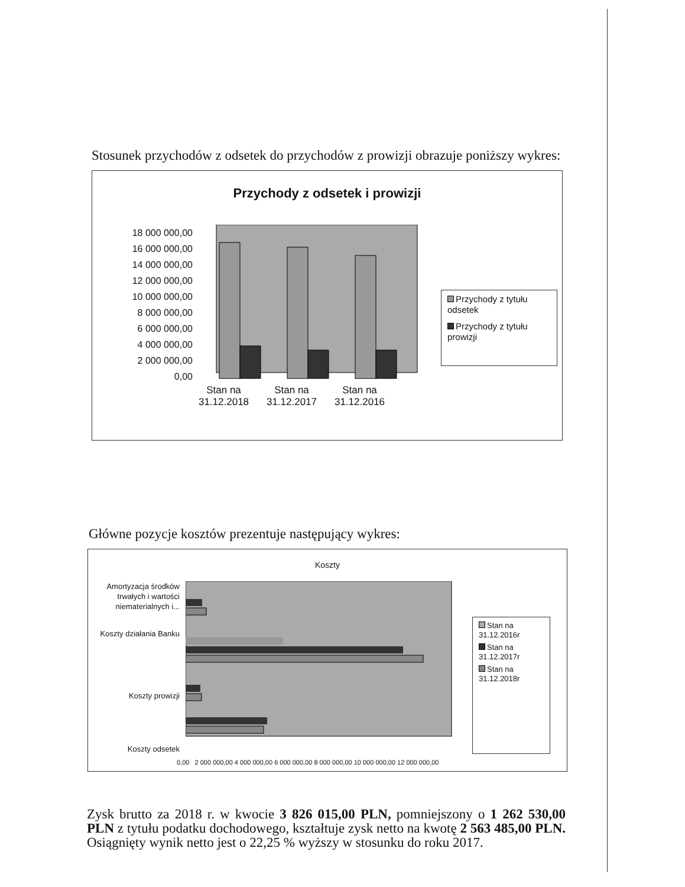Stosunek przychodów z odsetek do przychodów z prowizji obrazuje poniższy wykres:
Przychody z odsetek i prowizji
18 000 000,00
16 000 000,00
14 000 000,00
12 000 000,00
10 000 000,00
8 000 000,00
6 000 000,00
4 000 000,00
2 000 000,00
0,00
Przychody z tytułu odsetek
Przychody z tytułu prowizji
Stan na 31.12.2018
Stan na 31.12.2017
Stan na 31.12.2016
Główne pozycje kosztów prezentuje następujący wykres:
Koszty
Amortyzacja środków trwałych i wartości niematerialnych i...
Koszty działania Banku
Koszty prowizji
Koszty odsetek
Stan na 31.12.2016r
Stan na 31.12.2017r
Stan na 31.12.2018r
0,00 2 000 000,00 4 000 000,00 6 000 000,00 8 000 000,00 10 000 000,00 12 000 000,00
Zysk brutto za 2018 r. w kwocie 3 826 015,00 PLN, pomniejszony o 1 262 530,00 PLN z tytułu podatku dochodowego, kształtuje zysk netto na kwotę 2 563 485,00 PLN. Osiągnięty wynik netto jest o 22,25 % wyższy w stosunku do roku 2017.